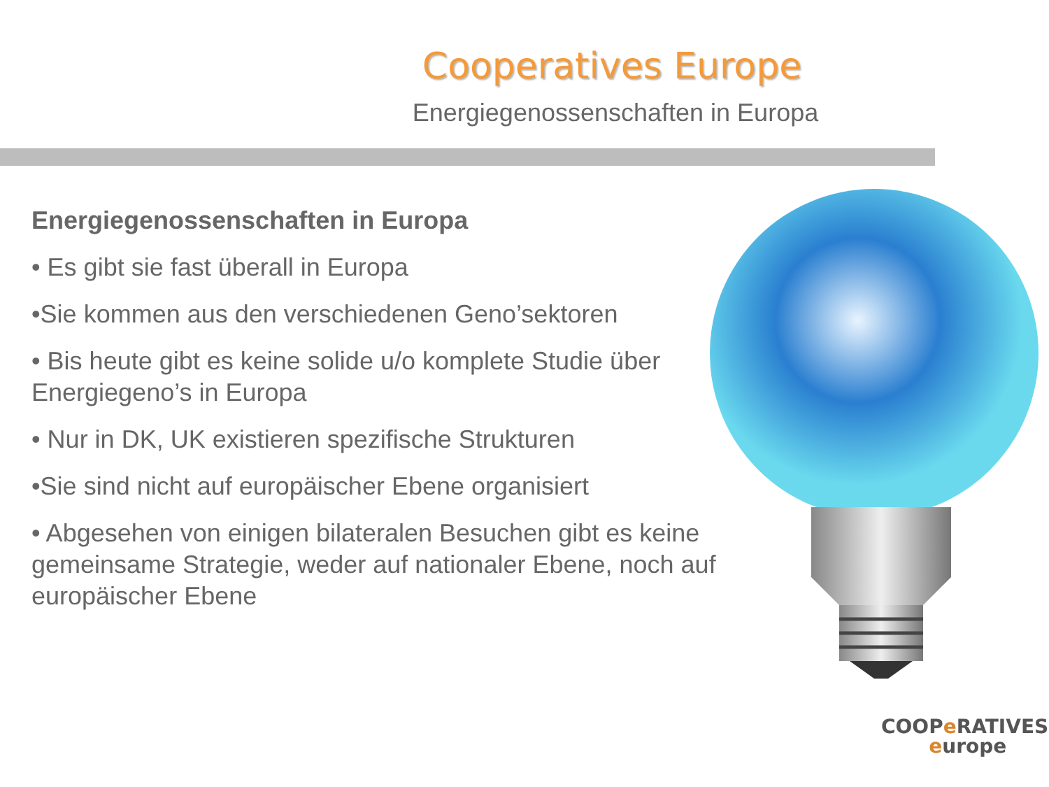Cooperatives Europe
Energiegenossenschaften in Europa
Energiegenossenschaften in Europa
• Es gibt sie fast überall in Europa
•Sie kommen aus den verschiedenen Geno’sektoren
• Bis heute gibt es keine solide u/o komplete Studie über Energiegeno’s in Europa
• Nur in DK, UK existieren spezifische Strukturen
•Sie sind nicht auf europäischer Ebene organisiert
• Abgesehen von einigen bilateralen Besuchen gibt es keine gemeinsame Strategie, weder auf nationaler Ebene, noch auf europäischer Ebene
COOPe RATIVES
europe